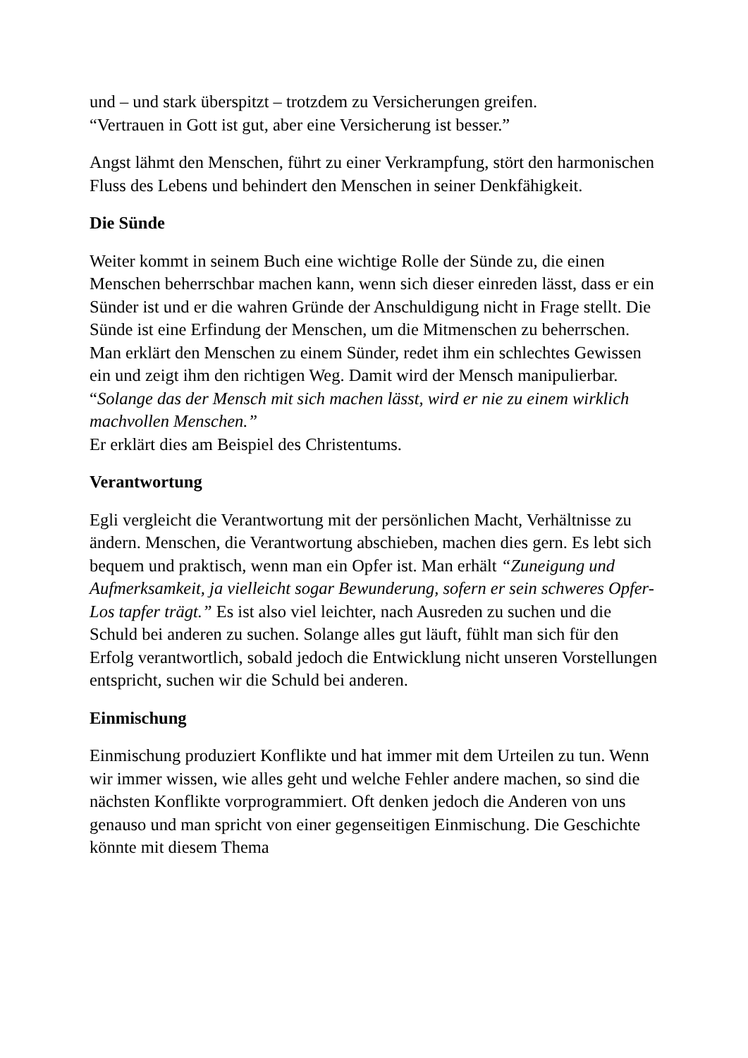und – und stark überspitzt – trotzdem zu Versicherungen greifen.
“Vertrauen in Gott ist gut, aber eine Versicherung ist besser.”
Angst lähmt den Menschen, führt zu einer Verkrampfung, stört den harmonischen Fluss des Lebens und behindert den Menschen in seiner Denkfähigkeit.
Die Sünde
Weiter kommt in seinem Buch eine wichtige Rolle der Sünde zu, die einen Menschen beherrschbar machen kann, wenn sich dieser einreden lässt, dass er ein Sünder ist und er die wahren Gründe der Anschuldigung nicht in Frage stellt. Die Sünde ist eine Erfindung der Menschen, um die Mitmenschen zu beherrschen. Man erklärt den Menschen zu einem Sünder, redet ihm ein schlechtes Gewissen ein und zeigt ihm den richtigen Weg. Damit wird der Mensch manipulierbar.
“Solange das der Mensch mit sich machen lässt, wird er nie zu einem wirklich machvollen Menschen.”
Er erklärt dies am Beispiel des Christentums.
Verantwortung
Egli vergleicht die Verantwortung mit der persönlichen Macht, Verhältnisse zu ändern. Menschen, die Verantwortung abschieben, machen dies gern. Es lebt sich bequem und praktisch, wenn man ein Opfer ist. Man erhält “Zuneigung und Aufmerksamkeit, ja vielleicht sogar Bewunderung, sofern er sein schweres Opfer-Los tapfer trägt.” Es ist also viel leichter, nach Ausreden zu suchen und die Schuld bei anderen zu suchen. Solange alles gut läuft, fühlt man sich für den Erfolg verantwortlich, sobald jedoch die Entwicklung nicht unseren Vorstellungen entspricht, suchen wir die Schuld bei anderen.
Einmischung
Einmischung produziert Konflikte und hat immer mit dem Urteilen zu tun. Wenn wir immer wissen, wie alles geht und welche Fehler andere machen, so sind die nächsten Konflikte vorprogrammiert. Oft denken jedoch die Anderen von uns genauso und man spricht von einer gegenseitigen Einmischung. Die Geschichte könnte mit diesem Thema